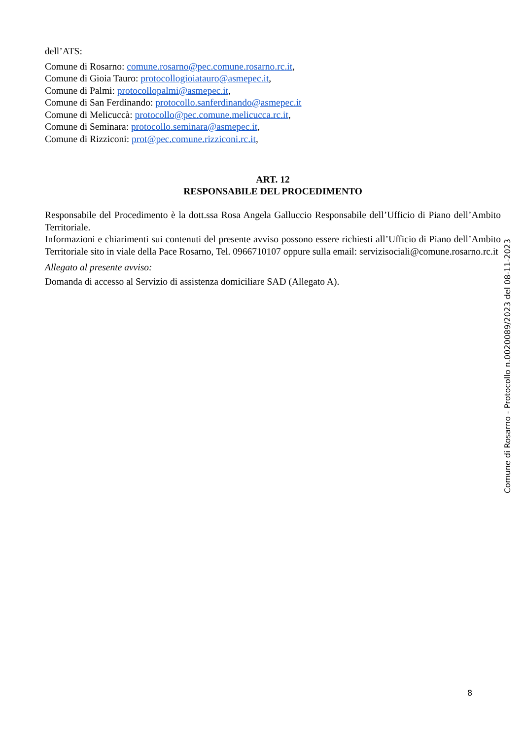dell’ATS:
Comune di Rosarno: comune.rosarno@pec.comune.rosarno.rc.it,
Comune di Gioia Tauro: protocollogioiatauro@asmepec.it,
Comune di Palmi: protocollopalmi@asmepec.it,
Comune di San Ferdinando: protocollo.sanferdinando@asmepec.it
Comune di Melicuccà: protocollo@pec.comune.melicucca.rc.it,
Comune di Seminara: protocollo.seminara@asmepec.it,
Comune di Rizziconi: prot@pec.comune.rizziconi.rc.it,
ART. 12
RESPONSABILE DEL PROCEDIMENTO
Responsabile del Procedimento è la dott.ssa Rosa Angela Galluccio Responsabile dell’Ufficio di Piano dell’Ambito Territoriale.
Informazioni e chiarimenti sui contenuti del presente avviso possono essere richiesti all’Ufficio di Piano dell’Ambito Territoriale sito in viale della Pace Rosarno, Tel. 0966710107 oppure sulla email: servizisociali@comune.rosarno.rc.it
Allegato al presente avviso:
Domanda di accesso al Servizio di assistenza domiciliare SAD (Allegato A).
Comune di Rosarno - Protocollo n.0020089/2023 del 08-11-2023
8